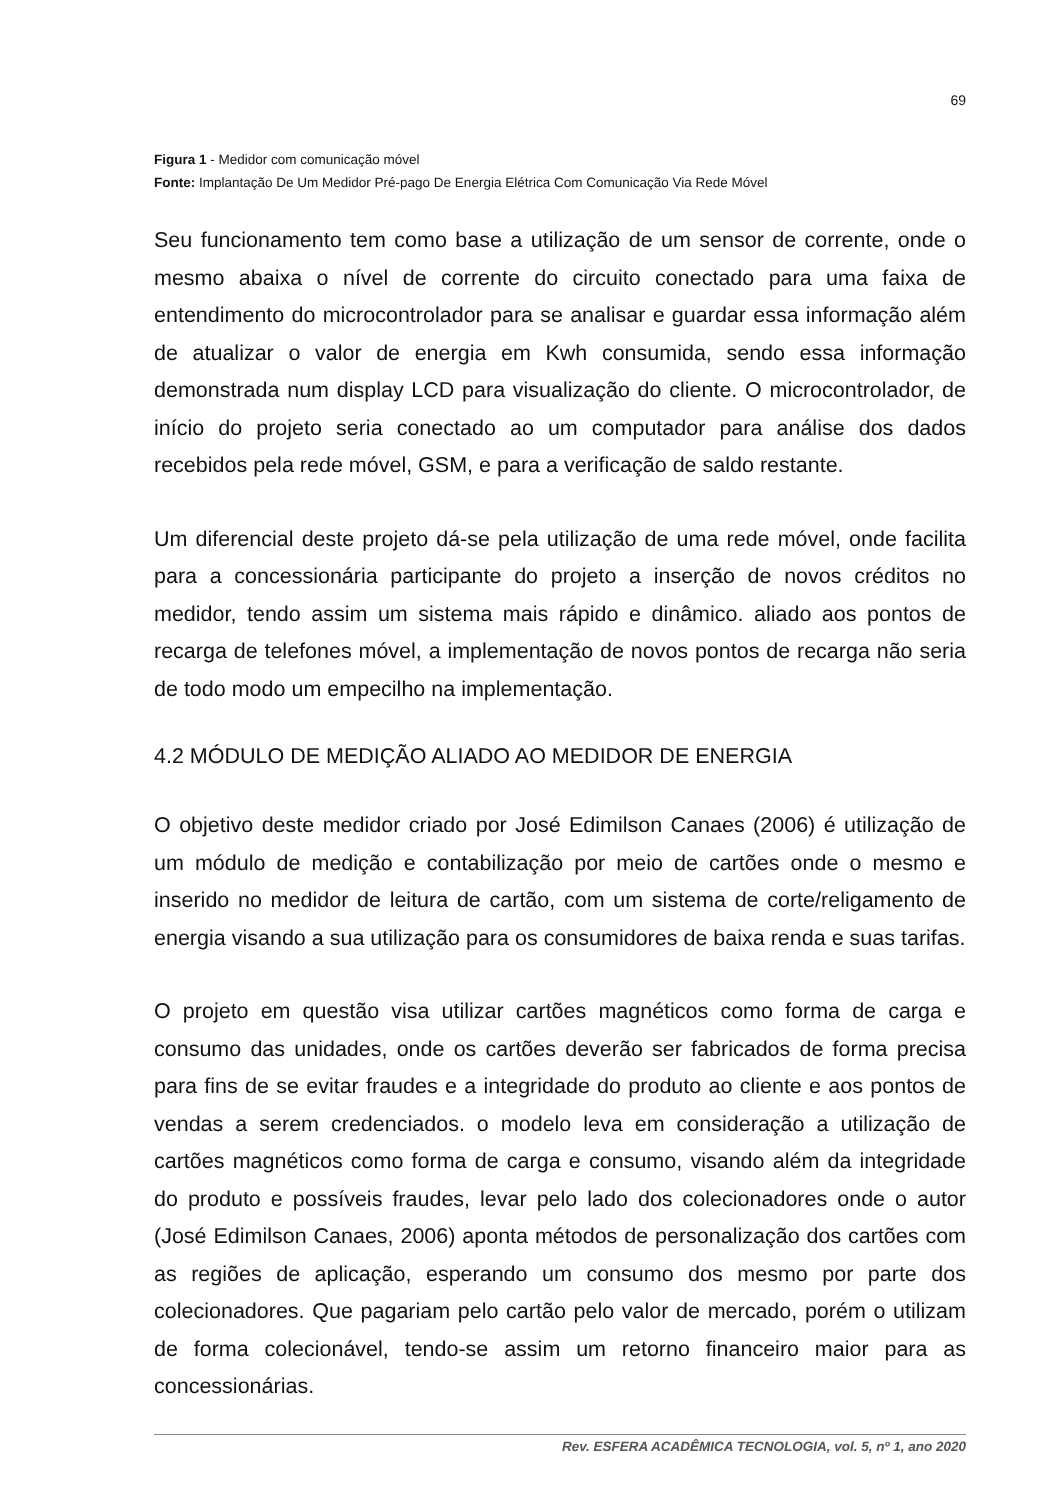69
Figura 1 - Medidor com comunicação móvel
Fonte: Implantação De Um Medidor Pré-pago De Energia Elétrica Com Comunicação Via Rede Móvel
Seu funcionamento tem como base a utilização de um sensor de corrente, onde o mesmo abaixa o nível de corrente do circuito conectado para uma faixa de entendimento do microcontrolador para se analisar e guardar essa informação além de atualizar o valor de energia em Kwh consumida, sendo essa informação demonstrada num display LCD para visualização do cliente. O microcontrolador, de início do projeto seria conectado ao um computador para análise dos dados recebidos pela rede móvel, GSM, e para a verificação de saldo restante.
Um diferencial deste projeto dá-se pela utilização de uma rede móvel, onde facilita para a concessionária participante do projeto a inserção de novos créditos no medidor, tendo assim um sistema mais rápido e dinâmico. aliado aos pontos de recarga de telefones móvel, a implementação de novos pontos de recarga não seria de todo modo um empecilho na implementação.
4.2 MÓDULO DE MEDIÇÃO ALIADO AO MEDIDOR DE ENERGIA
O objetivo deste medidor criado por José Edimilson Canaes (2006) é utilização de um módulo de medição e contabilização por meio de cartões onde o mesmo e inserido no medidor de leitura de cartão, com um sistema de corte/religamento de energia visando a sua utilização para os consumidores de baixa renda e suas tarifas.
O projeto em questão visa utilizar cartões magnéticos como forma de carga e consumo das unidades, onde os cartões deverão ser fabricados de forma precisa para fins de se evitar fraudes e a integridade do produto ao cliente e aos pontos de vendas a serem credenciados. o modelo leva em consideração a utilização de cartões magnéticos como forma de carga e consumo, visando além da integridade do produto e possíveis fraudes, levar pelo lado dos colecionadores onde o autor (José Edimilson Canaes, 2006) aponta métodos de personalização dos cartões com as regiões de aplicação, esperando um consumo dos mesmo por parte dos colecionadores. Que pagariam pelo cartão pelo valor de mercado, porém o utilizam de forma colecionável, tendo-se assim um retorno financeiro maior para as concessionárias.
Rev. ESFERA ACADÊMICA TECNOLOGIA, vol. 5, nº 1, ano 2020